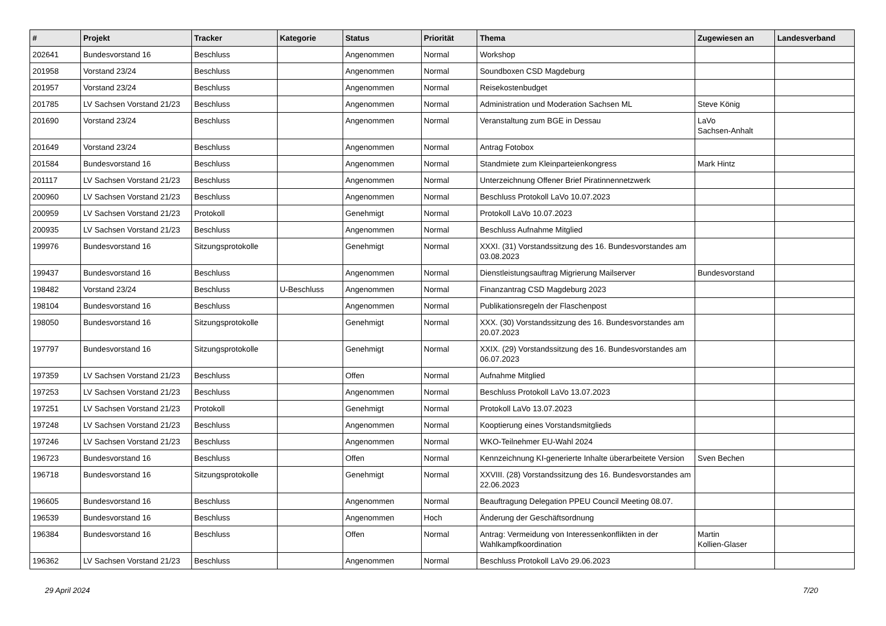| # | Projekt | Tracker | Kategorie | Status | Priorität | Thema | Zugewiesen an | Landesverband |
| --- | --- | --- | --- | --- | --- | --- | --- | --- |
| 202641 | Bundesvorstand 16 | Beschluss | | Angenommen | Normal | Workshop | | |
| 201958 | Vorstand 23/24 | Beschluss | | Angenommen | Normal | Soundboxen CSD Magdeburg | | |
| 201957 | Vorstand 23/24 | Beschluss | | Angenommen | Normal | Reisekostenbudget | | |
| 201785 | LV Sachsen Vorstand 21/23 | Beschluss | | Angenommen | Normal | Administration und Moderation Sachsen ML | Steve König | |
| 201690 | Vorstand 23/24 | Beschluss | | Angenommen | Normal | Veranstaltung zum BGE in Dessau | LaVo Sachsen-Anhalt | |
| 201649 | Vorstand 23/24 | Beschluss | | Angenommen | Normal | Antrag Fotobox | | |
| 201584 | Bundesvorstand 16 | Beschluss | | Angenommen | Normal | Standmiete zum Kleinparteienkongress | Mark Hintz | |
| 201117 | LV Sachsen Vorstand 21/23 | Beschluss | | Angenommen | Normal | Unterzeichnung Offener Brief Piratinnennetzwerk | | |
| 200960 | LV Sachsen Vorstand 21/23 | Beschluss | | Angenommen | Normal | Beschluss Protokoll LaVo 10.07.2023 | | |
| 200959 | LV Sachsen Vorstand 21/23 | Protokoll | | Genehmigt | Normal | Protokoll LaVo 10.07.2023 | | |
| 200935 | LV Sachsen Vorstand 21/23 | Beschluss | | Angenommen | Normal | Beschluss Aufnahme Mitglied | | |
| 199976 | Bundesvorstand 16 | Sitzungsprotokolle | | Genehmigt | Normal | XXXI. (31) Vorstandssitzung des 16. Bundesvorstandes am 03.08.2023 | | |
| 199437 | Bundesvorstand 16 | Beschluss | | Angenommen | Normal | Dienstleistungsauftrag Migrierung Mailserver | Bundesvorstand | |
| 198482 | Vorstand 23/24 | Beschluss | U-Beschluss | Angenommen | Normal | Finanzantrag CSD Magdeburg 2023 | | |
| 198104 | Bundesvorstand 16 | Beschluss | | Angenommen | Normal | Publikationsregeln der Flaschenpost | | |
| 198050 | Bundesvorstand 16 | Sitzungsprotokolle | | Genehmigt | Normal | XXX. (30) Vorstandssitzung des 16. Bundesvorstandes am 20.07.2023 | | |
| 197797 | Bundesvorstand 16 | Sitzungsprotokolle | | Genehmigt | Normal | XXIX. (29) Vorstandssitzung des 16. Bundesvorstandes am 06.07.2023 | | |
| 197359 | LV Sachsen Vorstand 21/23 | Beschluss | | Offen | Normal | Aufnahme Mitglied | | |
| 197253 | LV Sachsen Vorstand 21/23 | Beschluss | | Angenommen | Normal | Beschluss Protokoll LaVo 13.07.2023 | | |
| 197251 | LV Sachsen Vorstand 21/23 | Protokoll | | Genehmigt | Normal | Protokoll LaVo 13.07.2023 | | |
| 197248 | LV Sachsen Vorstand 21/23 | Beschluss | | Angenommen | Normal | Kooptierung eines Vorstandsmitglieds | | |
| 197246 | LV Sachsen Vorstand 21/23 | Beschluss | | Angenommen | Normal | WKO-Teilnehmer EU-Wahl 2024 | | |
| 196723 | Bundesvorstand 16 | Beschluss | | Offen | Normal | Kennzeichnung KI-generierte Inhalte überarbeitete Version | Sven Bechen | |
| 196718 | Bundesvorstand 16 | Sitzungsprotokolle | | Genehmigt | Normal | XXVIII. (28) Vorstandssitzung des 16. Bundesvorstandes am 22.06.2023 | | |
| 196605 | Bundesvorstand 16 | Beschluss | | Angenommen | Normal | Beauftragung Delegation PPEU Council Meeting 08.07. | | |
| 196539 | Bundesvorstand 16 | Beschluss | | Angenommen | Hoch | Änderung der Geschäftsordnung | | |
| 196384 | Bundesvorstand 16 | Beschluss | | Offen | Normal | Antrag: Vermeidung von Interessenkonflikten in der Wahlkampfkoordination | Martin Kollien-Glaser | |
| 196362 | LV Sachsen Vorstand 21/23 | Beschluss | | Angenommen | Normal | Beschluss Protokoll LaVo 29.06.2023 | | |
29 April 2024 7/20